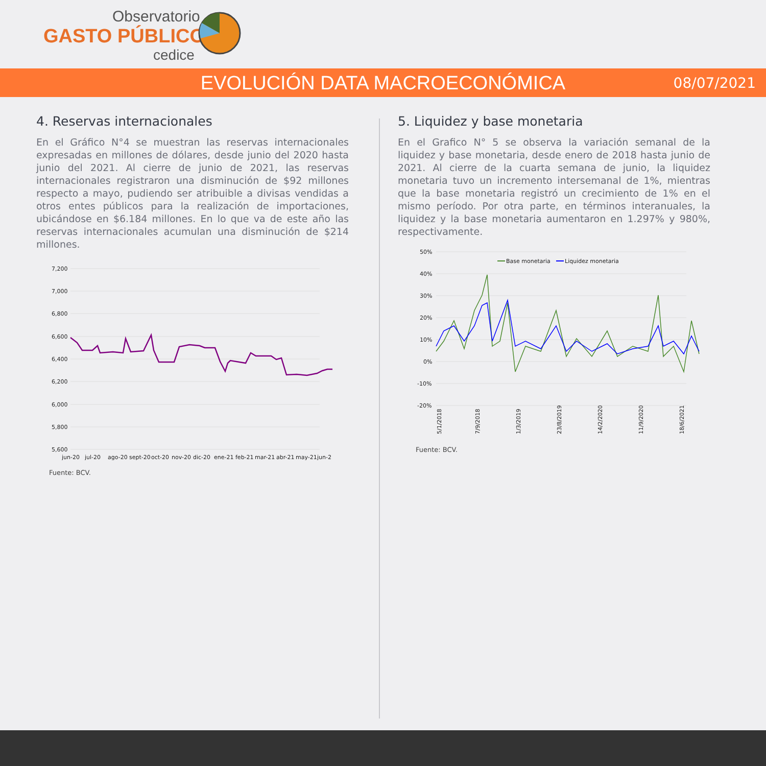Observatorio
GASTO PÚBLICO
cedice
EVOLUCIÓN DATA MACROECONÓMICA
08/07/2021
4. Reservas internacionales
En el Gráfico N°4 se muestran las reservas internacionales expresadas en millones de dólares, desde junio del 2020 hasta junio del 2021. Al cierre de junio de 2021, las reservas internacionales registraron una disminución de $92 millones respecto a mayo, pudiendo ser atribuible a divisas vendidas a otros entes públicos para la realización de importaciones, ubicándose en $6.184 millones. En lo que va de este año las reservas internacionales acumulan una disminución de $214 millones.
7,200
7,000
6,800
6,600
6,400
6,200
6,000
5,800
5,600
jun-20
jul-20
ago-20
sept-20
oct-20
nov-20
dic-20
ene-21
feb-21
mar-21
abr-21
may-21
jun-2
Fuente: BCV.
5. Liquidez y base monetaria
En el Grafico N° 5 se observa la variación semanal de la liquidez y base monetaria, desde enero de 2018 hasta junio de 2021. Al cierre de la cuarta semana de junio, la liquidez monetaria tuvo un incremento intersemanal de 1%, mientras que la base monetaria registró un crecimiento de 1% en el mismo período. Por otra parte, en términos interanuales, la liquidez y la base monetaria aumentaron en 1.297% y 980%, respectivamente.
50%
40%
30%
20%
10%
0%
-10%
-20%
Base monetaria
Liquidez monetaria
5/1/2018
7/9/2018
1/3/2019
23/8/2019
14/2/2020
11/9/2020
18/6/2021
Fuente: BCV.